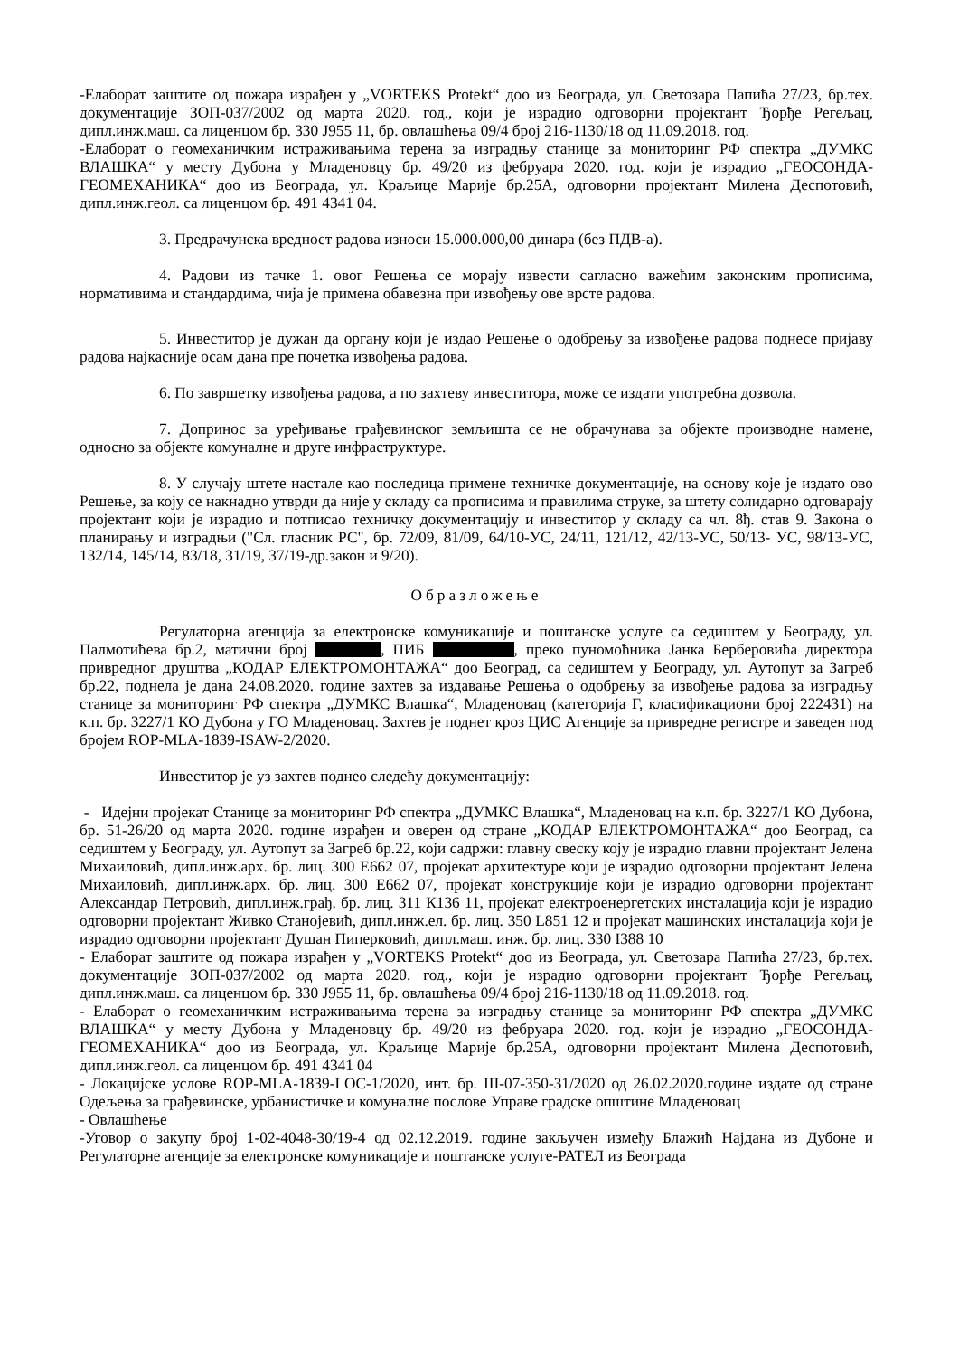-Елаборат заштите од пожара израђен у „VORTEKS Protekt“ доо из Београда, ул. Светозара Папића 27/23, бр.тех. документације ЗОП-037/2002 од марта 2020. год., који је израдио одговорни пројектант Ђорђе Регељац, дипл.инж.маш. са лиценцом бр. 330 Ј955 11, бр. овлашћења 09/4 број 216-1130/18 од 11.09.2018. год.
-Елаборат о геомеханичким истраживањима терена за изградњу станице за мониторинг РФ спектра „ДУМКС ВЛАШКА“ у месту Дубона у Младеновцу бр. 49/20 из фебруара 2020. год. који је израдио „ГЕОСОНДА-ГЕОМЕХАНИКА“ доо из Београда, ул. Краљице Марије бр.25А, одговорни пројектант Милена Деспотовић, дипл.инж.геол. са лиценцом бр. 491 4341 04.
3. Предрачунска вредност радова износи 15.000.000,00 динара (без ПДВ-а).
4. Радови из тачке 1. овог Решења се морају извести сагласно важећим законским прописима, нормативима и стандардима, чија је примена обавезна при извођењу ове врсте радова.
5. Инвеститор је дужан да органу који је издао Решење о одобрењу за извођење радова поднесе пријаву радова најкасније осам дана пре почетка извођења радова.
6. По завршетку извођења радова, а по захтеву инвеститора, може се издати употребна дозвола.
7. Допринос за уређивање грађевинског земљишта се не обрачунава за објекте производне намене, односно за објекте комуналне и друге инфраструктуре.
8. У случају штете настале као последица примене техничке документације, на основу које је издато ово Решење, за коју се накнадно утврди да није у складу са прописима и правилима струке, за штету солидарно одговарају пројектант који је израдио и потписао техничку документацију и инвеститор у складу са чл. 8ђ. став 9. Закона о планирању и изградњи ("Сл. гласник РС", бр. 72/09, 81/09, 64/10-УС, 24/11, 121/12, 42/13-УС, 50/13- УС, 98/13-УС, 132/14, 145/14, 83/18, 31/19, 37/19-др.закон и 9/20).
Образложење
Регулаторна агенција за електронске комуникације и поштанске услуге са седиштем у Београду, ул. Палмотићева бр.2, матични број , ПИБ , преко пуномоћника Јанка Берберовића директора привредног друштва „КОДАР ЕЛЕКТРОМОНТАЖА“ доо Београд, са седиштем у Београду, ул. Аутопут за Загреб бр.22, поднела је дана 24.08.2020. године захтев за издавање Решења о одобрењу за извођење радова за изградњу станице за мониторинг РФ спектра „ДУМКС Влашка“, Младеновац (категорија Г, класификациони број 222431) на к.п. бр. 3227/1 КО Дубона у ГО Младеновац. Захтев је поднет кроз ЦИС Агенције за привредне регистре и заведен под бројем ROP-MLA-1839-ISAW-2/2020.
Инвеститор је уз захтев поднео следећу документацију:
- Идејни пројекат Станице за мониторинг РФ спектра „ДУМКС Влашка“, Младеновац на к.п. бр. 3227/1 КО Дубона, бр. 51-26/20 од марта 2020. године израђен и оверен од стране „КОДАР ЕЛЕКТРОМОНТАЖА“ доо Београд, са седиштем у Београду, ул. Аутопут за Загреб бр.22, који садржи: главну свеску коју је израдио главни пројектант Јелена Михаиловић, дипл.инж.арх. бр. лиц. 300 Е662 07, пројекат архитектуре који је израдио одговорни пројектант Јелена Михаиловић, дипл.инж.арх. бр. лиц. 300 Е662 07, пројекат конструкције који је израдио одговорни пројектант Александар Петровић, дипл.инж.грађ. бр. лиц. 311 К136 11, пројекат електроенергетских инсталација који је израдио одговорни пројектант Живко Станојевић, дипл.инж.ел. бр. лиц. 350 L851 12 и пројекат машинских инсталација који је израдио одговорни пројектант Душан Пиперковић, дипл.маш. инж. бр. лиц. 330 I388 10
- Елаборат заштите од пожара израђен у „VORTEKS Protekt“ доо из Београда, ул. Светозара Папића 27/23, бр.тех. документације ЗОП-037/2002 од марта 2020. год., који је израдио одговорни пројектант Ђорђе Регељац, дипл.инж.маш. са лиценцом бр. 330 Ј955 11, бр. овлашћења 09/4 број 216-1130/18 од 11.09.2018. год.
- Елаборат о геомеханичким истраживањима терена за изградњу станице за мониторинг РФ спектра „ДУМКС ВЛАШКА“ у месту Дубона у Младеновцу бр. 49/20 из фебруара 2020. год. који је израдио „ГЕОСОНДА-ГЕОМЕХАНИКА“ доо из Београда, ул. Краљице Марије бр.25А, одговорни пројектант Милена Деспотовић, дипл.инж.геол. са лиценцом бр. 491 4341 04
- Локацијске услове ROP-MLA-1839-LOC-1/2020, инт. бр. III-07-350-31/2020 од 26.02.2020.године издате од стране Одељења за грађевинске, урбанистичке и комуналне послове Управе градске општине Младеновац
- Овлашћење
-Уговор о закупу број 1-02-4048-30/19-4 од 02.12.2019. године закључен између Блажић Најдана из Дубоне и Регулаторне агенције за електронске комуникације и поштанске услуге-РАТЕЛ из Београда